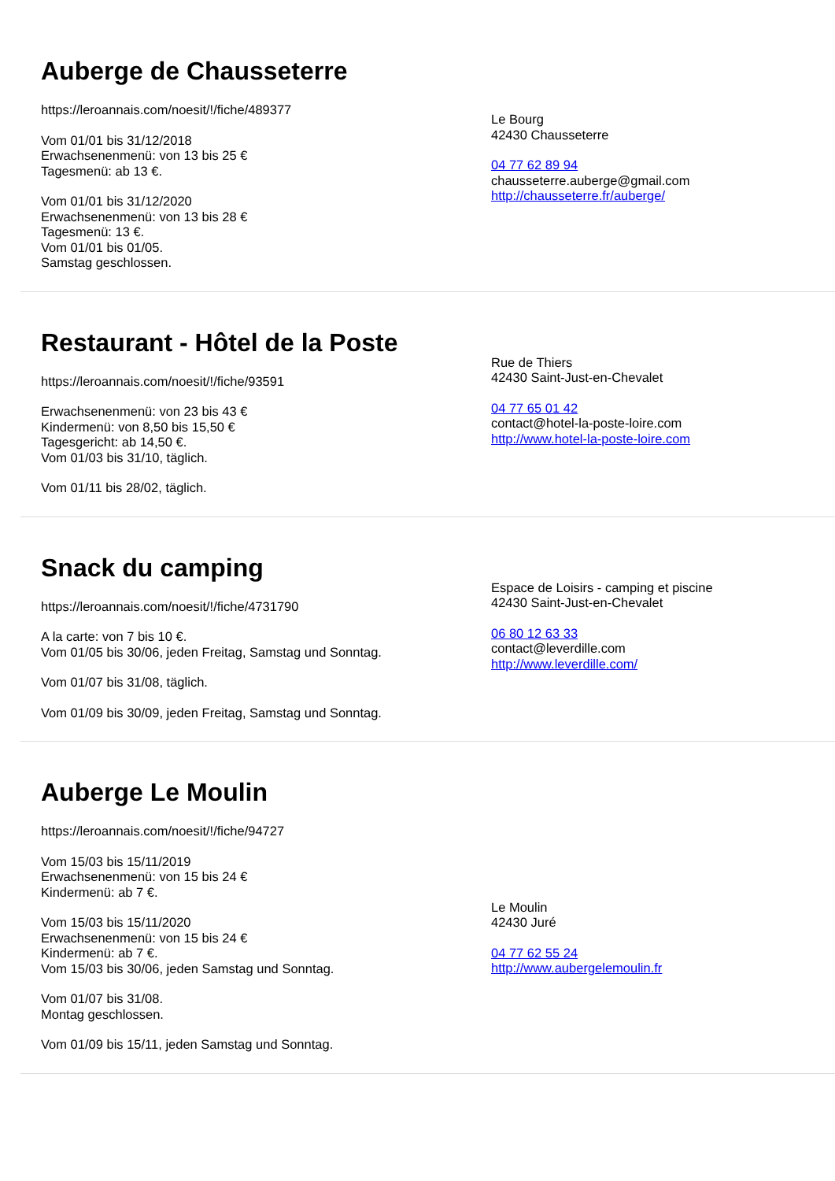Auberge de Chausseterre
https://leroannais.com/noesit/!/fiche/489377
Vom 01/01 bis 31/12/2018
Erwachsenenmenü: von 13 bis 25 €
Tagesmenü: ab 13 €.
Vom 01/01 bis 31/12/2020
Erwachsenenmenü: von 13 bis 28 €
Tagesmenü: 13 €.
Vom 01/01 bis 01/05.
Samstag geschlossen.
Le Bourg
42430 Chausseterre
04 77 62 89 94
chausseterre.auberge@gmail.com
http://chausseterre.fr/auberge/
Restaurant - Hôtel de la Poste
https://leroannais.com/noesit/!/fiche/93591
Erwachsenenmenü: von 23 bis 43 €
Kindermenü: von 8,50 bis 15,50 €
Tagesgericht: ab 14,50 €.
Vom 01/03 bis 31/10, täglich.
Vom 01/11 bis 28/02, täglich.
Rue de Thiers
42430 Saint-Just-en-Chevalet
04 77 65 01 42
contact@hotel-la-poste-loire.com
http://www.hotel-la-poste-loire.com
Snack du camping
https://leroannais.com/noesit/!/fiche/4731790
A la carte: von 7 bis 10 €.
Vom 01/05 bis 30/06, jeden Freitag, Samstag und Sonntag.
Vom 01/07 bis 31/08, täglich.
Vom 01/09 bis 30/09, jeden Freitag, Samstag und Sonntag.
Espace de Loisirs - camping et piscine
42430 Saint-Just-en-Chevalet
06 80 12 63 33
contact@leverdille.com
http://www.leverdille.com/
Auberge Le Moulin
https://leroannais.com/noesit/!/fiche/94727
Vom 15/03 bis 15/11/2019
Erwachsenenmenü: von 15 bis 24 €
Kindermenü: ab 7 €.
Vom 15/03 bis 15/11/2020
Erwachsenenmenü: von 15 bis 24 €
Kindermenü: ab 7 €.
Vom 15/03 bis 30/06, jeden Samstag und Sonntag.
Vom 01/07 bis 31/08.
Montag geschlossen.
Vom 01/09 bis 15/11, jeden Samstag und Sonntag.
Le Moulin
42430 Juré
04 77 62 55 24
http://www.aubergelemoulin.fr